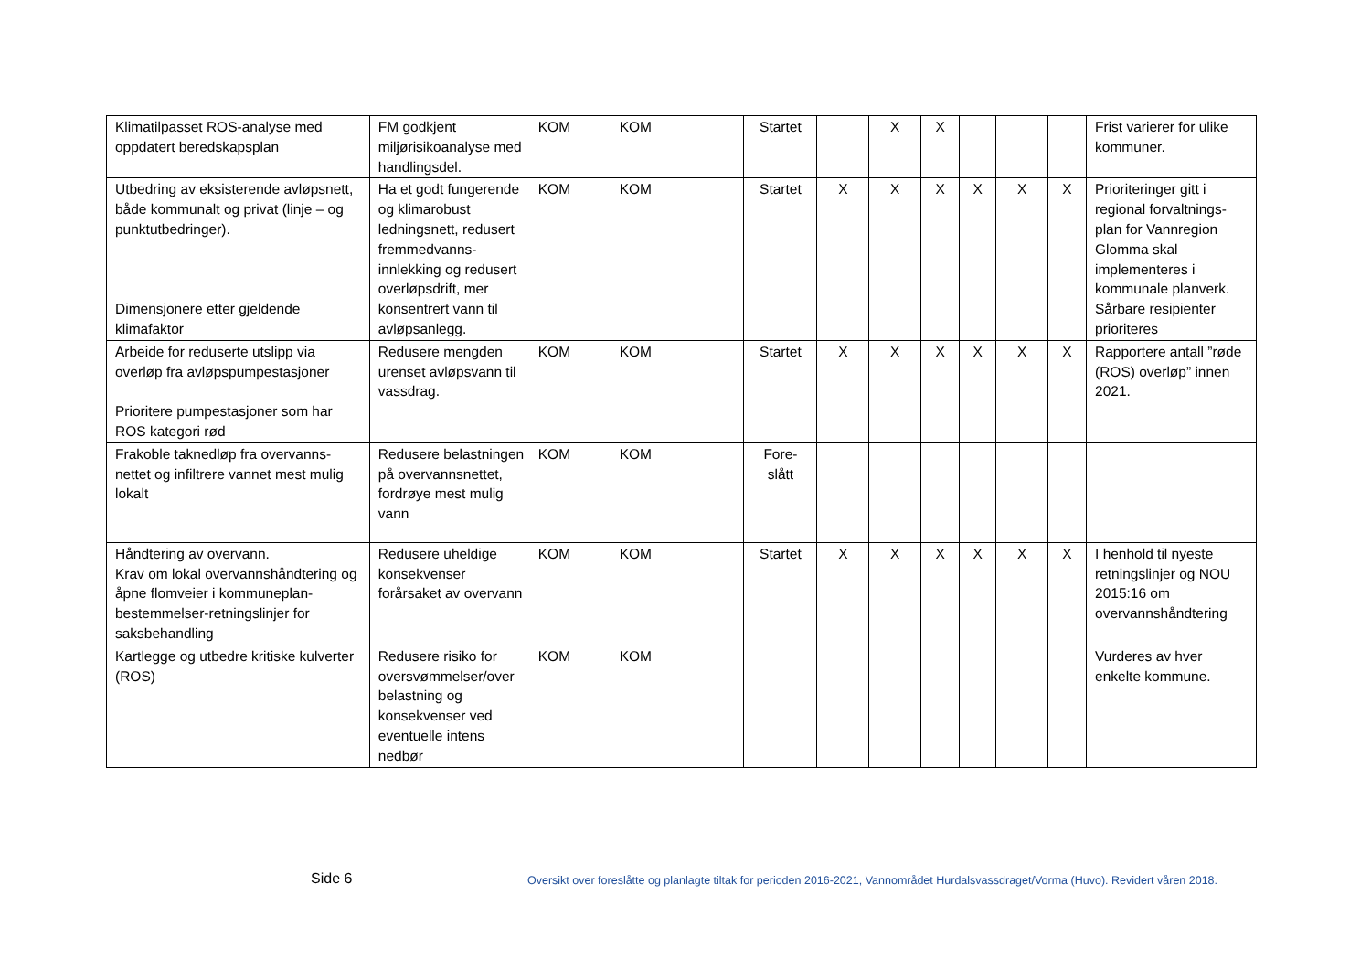| Klimatilpasset ROS-analyse med oppdatert beredskapsplan | FM godkjent miljørisikoanalyse med handlingsdel. | KOM | KOM | Startet | | X | X | | | | Frist varierer for ulike kommuner. |
| Utbedring av eksisterende avløpsnett, både kommunalt og privat (linje – og punktutbedringer). Dimensjonere etter gjeldende klimafaktor | Ha et godt fungerende og klimarobust ledningsnett, redusert fremmedvanns-innlekking og redusert overløpsdrift, mer konsentrert vann til avløpsanlegg. | KOM | KOM | Startet | X | X | X | X | X | X | Prioriteringer gitt i regional forvaltnings-plan for Vannregion Glomma skal implementeres i kommunale planverk. Sårbare resipienter prioriteres |
| Arbeide for reduserte utslipp via overløp fra avløpspumpestasjoner Prioritere pumpestasjoner som har ROS kategori rød | Redusere mengden urenset avløpsvann til vassdrag. | KOM | KOM | Startet | X | X | X | X | X | X | Rapportere antall ”røde (ROS) overløp” innen 2021. |
| Frakoble taknedløp fra overvanns-nettet og infiltrere vannet mest mulig lokalt | Redusere belastningen på overvannsnettet, fordrøye mest mulig vann | KOM | KOM | Fore- slått | | | | | | | |
| Håndtering av overvann. Krav om lokal overvannshåndtering og åpne flomveier i kommuneplan-bestemmelser-retningslinjer for saksbehandling | Redusere uheldige konsekvenser forårsaket av overvann | KOM | KOM | Startet | X | X | X | X | X | X | I henhold til nyeste retningslinjer og NOU 2015:16 om overvannshåndtering |
| Kartlegge og utbedre kritiske kulverter (ROS) | Redusere risiko for oversvømmelser/over belastning og konsekvenser ved eventuelle intens nedbør | KOM | KOM | | | | | | | | Vurderes av hver enkelte kommune. |
Side 6 Oversikt over foreslåtte og planlagte tiltak for perioden 2016-2021, Vannområdet Hurdalsvassdraget/Vorma (Huvo). Revidert våren 2018.